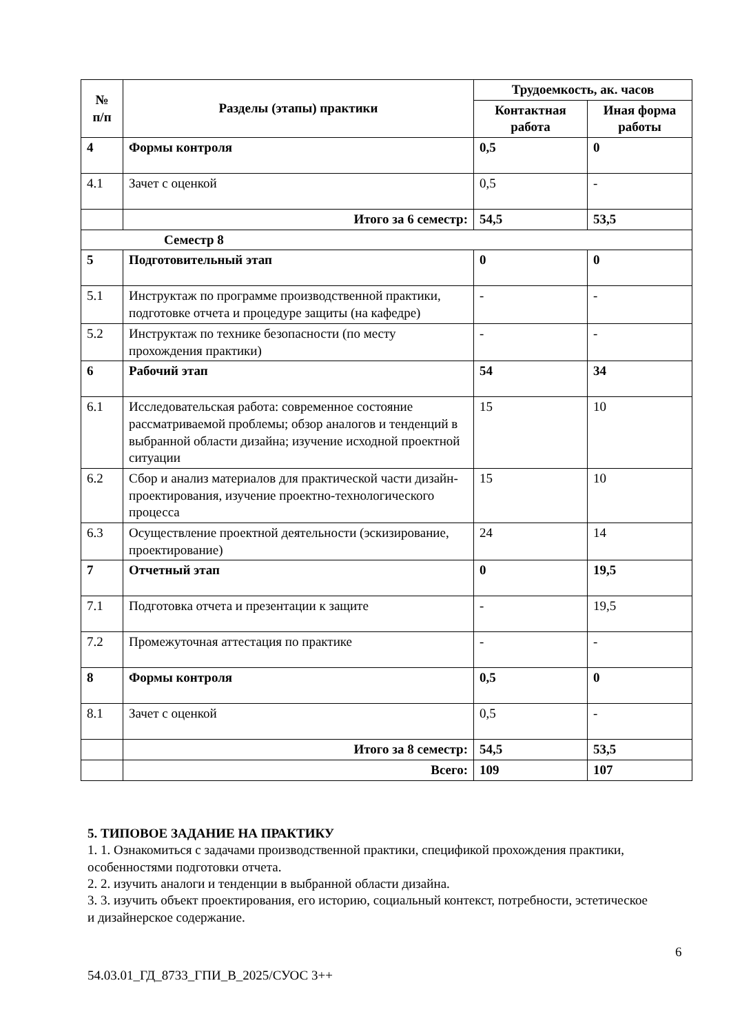| № п/п | Разделы (этапы) практики | Трудоемкость, ак. часов | |
| --- | --- | --- | --- |
| | | Контактная работа | Иная форма работы |
| 4 | Формы контроля | 0,5 | 0 |
| 4.1 | Зачет с оценкой | 0,5 | - |
| | Итого за 6 семестр: | 54,5 | 53,5 |
| Семестр 8 | | | |
| 5 | Подготовительный этап | 0 | 0 |
| 5.1 | Инструктаж по программе производственной практики, подготовке отчета и процедуре защиты (на кафедре) | - | - |
| 5.2 | Инструктаж по технике безопасности (по месту прохождения практики) | - | - |
| 6 | Рабочий этап | 54 | 34 |
| 6.1 | Исследовательская работа: современное состояние рассматриваемой проблемы; обзор аналогов и тенденций в выбранной области дизайна; изучение исходной проектной ситуации | 15 | 10 |
| 6.2 | Сбор и анализ материалов для практической части дизайн-проектирования, изучение проектно-технологического процесса | 15 | 10 |
| 6.3 | Осуществление проектной деятельности (эскизирование, проектирование) | 24 | 14 |
| 7 | Отчетный этап | 0 | 19,5 |
| 7.1 | Подготовка отчета и презентации к защите | - | 19,5 |
| 7.2 | Промежуточная аттестация по практике | - | - |
| 8 | Формы контроля | 0,5 | 0 |
| 8.1 | Зачет с оценкой | 0,5 | - |
| | Итого за 8 семестр: | 54,5 | 53,5 |
| | Всего: | 109 | 107 |
5. ТИПОВОЕ ЗАДАНИЕ НА ПРАКТИКУ
1. 1. Ознакомиться с задачами производственной практики, спецификой прохождения практики, особенностями подготовки отчета.
2. 2. изучить аналоги и тенденции в выбранной области дизайна.
3. 3. изучить объект проектирования, его историю, социальный контекст, потребности, эстетическое и дизайнерское содержание.
6
54.03.01_ГД_8733_ГПИ_В_2025/СУОС 3++